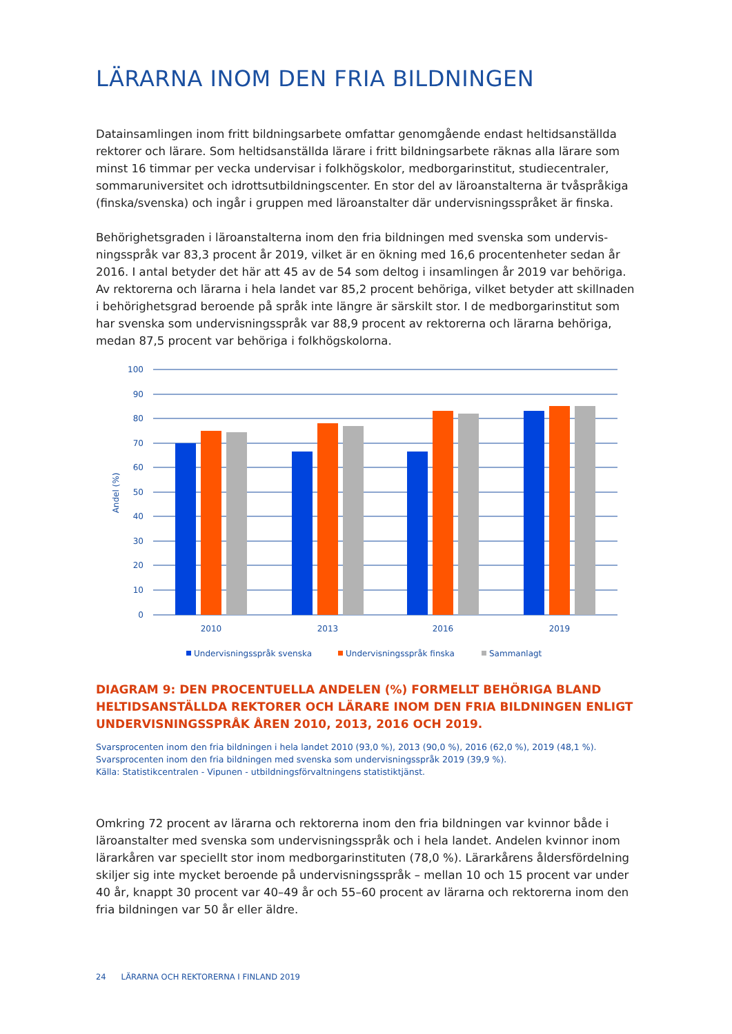LÄRARNA INOM DEN FRIA BILDNINGEN
Datainsamlingen inom fritt bildningsarbete omfattar genomgående endast heltidsanställda rektorer och lärare. Som heltidsanställda lärare i fritt bildningsarbete räknas alla lärare som minst 16 timmar per vecka undervisar i folkhögskolor, medborgarinstitut, studiecentraler, sommaruniversitet och idrottsutbildningscenter. En stor del av läroanstalterna är tvåspråkiga (finska/svenska) och ingår i gruppen med läroanstalter där undervisningsspråket är finska.
Behörighetsgraden i läroanstalterna inom den fria bildningen med svenska som undervis­ningsspråk var 83,3 procent år 2019, vilket är en ökning med 16,6 procentenheter sedan år 2016. I antal betyder det här att 45 av de 54 som deltog i insamlingen år 2019 var behöriga. Av rektorerna och lärarna i hela landet var 85,2 procent behöriga, vilket betyder att skillnaden i behörighetsgrad beroende på språk inte längre är särskilt stor. I de medborgarinstitut som har svenska som undervisningsspråk var 88,9 procent av rektorerna och lärarna behöriga, medan 87,5 procent var behöriga i folkhögskolorna.
100
90
80
70
60
50
40
30
20
10
0
Andel (%)
2010
2013
2016
2019
Undervisningsspråk svenska
Undervisningsspråk finska
Sammanlagt
DIAGRAM 9: DEN PROCENTUELLA ANDELEN (%) FORMELLT BEHÖRIGA BLAND HELTIDSANSTÄLLDA REKTORER OCH LÄRARE INOM DEN FRIA BILDNINGEN ENLIGT UNDERVISNINGSSPRÅK ÅREN 2010, 2013, 2016 OCH 2019.
Svarsprocenten inom den fria bildningen i hela landet 2010 (93,0 %), 2013 (90,0 %), 2016 (62,0 %), 2019 (48,1 %).
Svarsprocenten inom den fria bildningen med svenska som undervisningsspråk 2019 (39,9 %).
Källa: Statistikcentralen - Vipunen - utbildningsförvaltningens statistiktjänst.
Omkring 72 procent av lärarna och rektorerna inom den fria bildningen var kvinnor både i läroanstalter med svenska som undervisningsspråk och i hela landet. Andelen kvinnor inom lärarkåren var speciellt stor inom medborgarinstituten (78,0 %). Lärarkårens åldersfördel­ning skiljer sig inte mycket beroende på undervisningsspråk – mellan 10 och 15 procent var under 40 år, knappt 30 procent var 40–49 år och 55–60 procent av lärarna och rektorerna inom den fria bildningen var 50 år eller äldre.
24 LÄRARNA OCH REKTORERNA I FINLAND 2019